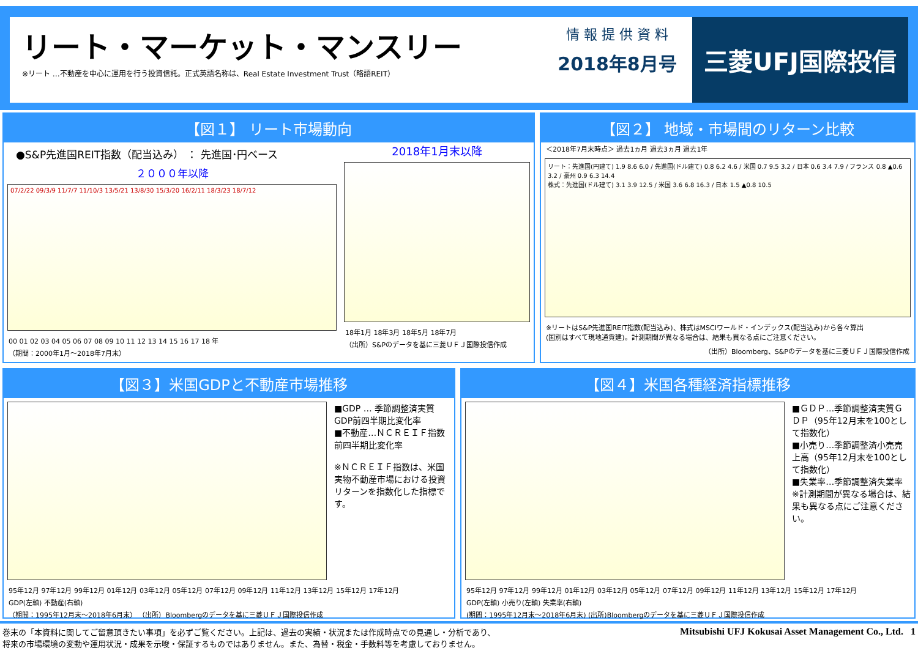リート・マーケット・マンスリー
※リート …不動産を中心に運用を行う投資信託。正式英語名称は、Real Estate Investment Trust（略語REIT）
情 報 提 供 資 料
2018年8月号
三菱UFJ国際投信
【図１】 リート市場動向
●S&P先進国REIT指数（配当込み） ： 先進国･円ベース
２０００年以降
07/2/22 09/3/9 11/7/7 11/10/3 13/5/21 13/8/30 15/3/20 16/2/11 18/3/23 18/7/12
00 01 02 03 04 05 06 07 08 09 10 11 12 13 14 15 16 17 18 年
（期間：2000年1月～2018年7月末）
2018年1月末以降
18年1月 18年3月 18年5月 18年7月
（出所）S&Pのデータを基に三菱ＵＦＪ国際投信作成
【図２】 地域・市場間のリターン比較
＜2018年7月末時点＞ 過去1ヵ月 過去3ヵ月 過去1年
リート：先進国(円建て) 1.9 8.6 6.0 / 先進国(ドル建て) 0.8 6.2 4.6 / 米国 0.7 9.5 3.2 / 日本 0.6 3.4 7.9 / フランス 0.8 ▲0.6 3.2 / 豪州 0.9 6.3 14.4
株式：先進国(ドル建て) 3.1 3.9 12.5 / 米国 3.6 6.8 16.3 / 日本 1.5 ▲0.8 10.5
※リートはS&P先進国REIT指数(配当込み)、株式はMSCIワールド・インデックス(配当込み)から各々算出
(国別はすべて現地通貨建)。計測期間が異なる場合は、結果も異なる点にご注意ください。
（出所）Bloomberg、S&Pのデータを基に三菱ＵＦＪ国際投信作成
【図３】米国GDPと不動産市場推移
■GDP … 季節調整済実質GDP前四半期比変化率
■不動産…ＮＣＲＥＩＦ指数前四半期比変化率
※ＮＣＲＥＩＦ指数は、米国実物不動産市場における投資リターンを指数化した指標です。
95年12月 97年12月 99年12月 01年12月 03年12月 05年12月 07年12月 09年12月 11年12月 13年12月 15年12月 17年12月
GDP(左軸) 不動産(右軸)
（期間：1995年12月末～2018年6月末） （出所）Bloombergのデータを基に三菱ＵＦＪ国際投信作成
【図４】米国各種経済指標推移
■ＧＤＰ…季節調整済実質ＧＤＰ（95年12月末を100として指数化）
■小売り…季節調整済小売売上高（95年12月末を100として指数化）
■失業率…季節調整済失業率
※計測期間が異なる場合は、結果も異なる点にご注意ください。
95年12月 97年12月 99年12月 01年12月 03年12月 05年12月 07年12月 09年12月 11年12月 13年12月 15年12月 17年12月
GDP(左軸) 小売り(左軸) 失業率(右軸)
(期間：1995年12月末～2018年6月末) (出所)Bloombergのデータを基に三菱ＵＦＪ国際投信作成
巻末の「本資料に関してご留意頂きたい事項」を必ずご覧ください。上記は、過去の実績・状況または作成時点での見通し・分析であり、
将来の市場環境の変動や運用状況・成果を示唆・保証するものではありません。また、為替・税金・手数料等を考慮しておりません。
Mitsubishi UFJ Kokusai Asset Management Co., Ltd. 1